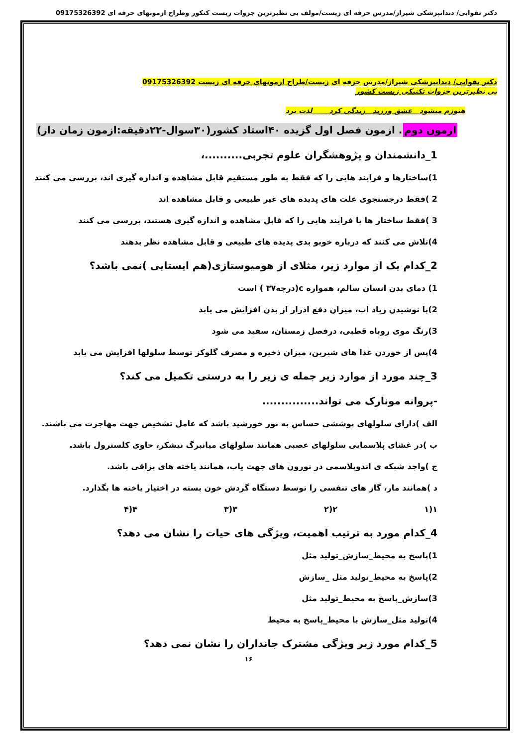دکتر تقوایی/ دندانپزشکی شیراز/مدرس حرفه ای زیست/مولف بی نظیرترین جزوات زیست کنکور وطراح ازمونهای حرفه ای 09175326392
دکتر تقوایی/ دندانپزشکی شیراز/مدرس حرفه ای زیست/طراح ازمونهای حرفه ای زیست 09175326392
بی نظیرترین جزوات تکنیکی زیست کشور
هنوزم میشود عشق ورزید زندگی کرد لذت برد
ازمون دوم. ازمون فصل اول گزیده ۴۰استاد کشور(۳۰سوال-۲۲دقیقه:ازمون زمان دار)
1_دانشمندان و پژوهشگران علوم تجربی..........،
1)ساختارها و فرایند هایی را که فقط به طور مستقیم قابل مشاهده و اندازه گیری اند، بررسی می کنند
2 )فقط درجستجوی علت های پدیده های غیر طبیعی و قابل مشاهده اند
3 )فقط ساختار ها یا فرایند هایی را که قابل مشاهده و اندازه گیری هستند، بررسی می کنند
4)تلاش می کنند که درباره خوبو بدی پدیده های طبیعی و قابل مشاهده نظر بدهند
2_کدام یک از موارد زیر، مثلای از هومیوستازی(هم ایستایی )نمی باشد؟
1) دمای بدن انسان سالم، همواره c(درجه۳۷ ) است
2)با نوشیدن زیاد اب، میزان دفع ادرار از بدن افزایش می یابد
3)رنگ موی روباه قطبی، درفصل زمستان، سفید می شود
4)پس از خوردن غذا های شیرین، میزان ذخیره و مصرف گلوکز توسط سلولها افزایش می یابد
3_چند مورد از موارد زیر جمله ی زیر را به درستی تکمیل می کند؟
-پروانه مونارک می تواند...............
الف )دارای سلولهای پوششی حساس به نور خورشید باشد که عامل تشخیص جهت مهاجرت می باشند.
ب )در غشای پلاسمایی سلولهای عصبی همانند سلولهای میانبرگ نیشکر، حاوی کلسترول باشد.
ج )واجد شبکه ی اندوپلاسمی در نورون های جهت یاب، همانند یاخته های بزاقی باشد.
د )همانند مار، گاز های تنفسی را توسط دستگاه گردش خون بسته در اختیار یاخته ها بگذارد.
۱(۱ ۲(۲ ۳(۳ ۴(۴
4_کدام مورد به ترتیب اهمیت، ویژگی های حیات را نشان می دهد؟
1)پاسخ به محیط_سازش_تولید مثل
2)پاسخ به محیط_تولید مثل _سازش
3)سازش_پاسخ به محیط_تولید مثل
4)تولید مثل_سازش با محیط_پاسخ به محیط
5_کدام مورد زیر ویژگی مشترک جانداران را نشان نمی دهد؟
۱۶